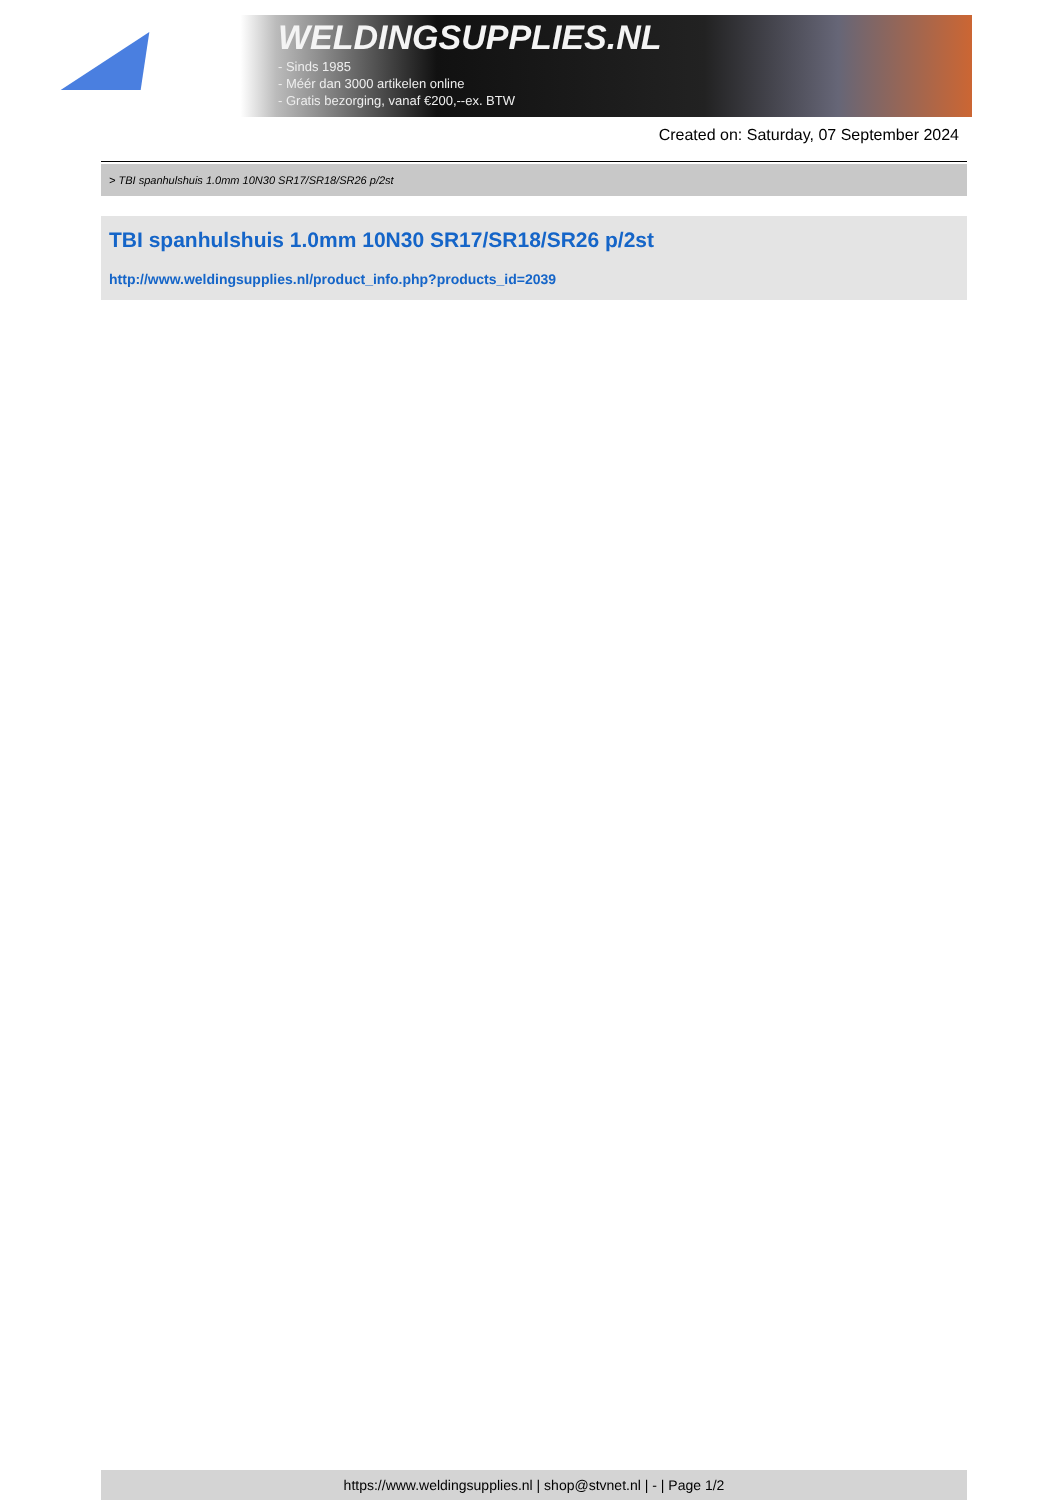WELDINGSUPPLIES.NL
- Sinds 1985
- Méér dan 3000 artikelen online
- Gratis bezorging, vanaf €200,--ex. BTW
Created on: Saturday, 07 September 2024
> TBI spanhulshuis 1.0mm 10N30 SR17/SR18/SR26 p/2st
TBI spanhulshuis 1.0mm 10N30 SR17/SR18/SR26 p/2st
http://www.weldingsupplies.nl/product_info.php?products_id=2039
https://www.weldingsupplies.nl | shop@stvnet.nl | - | Page 1/2